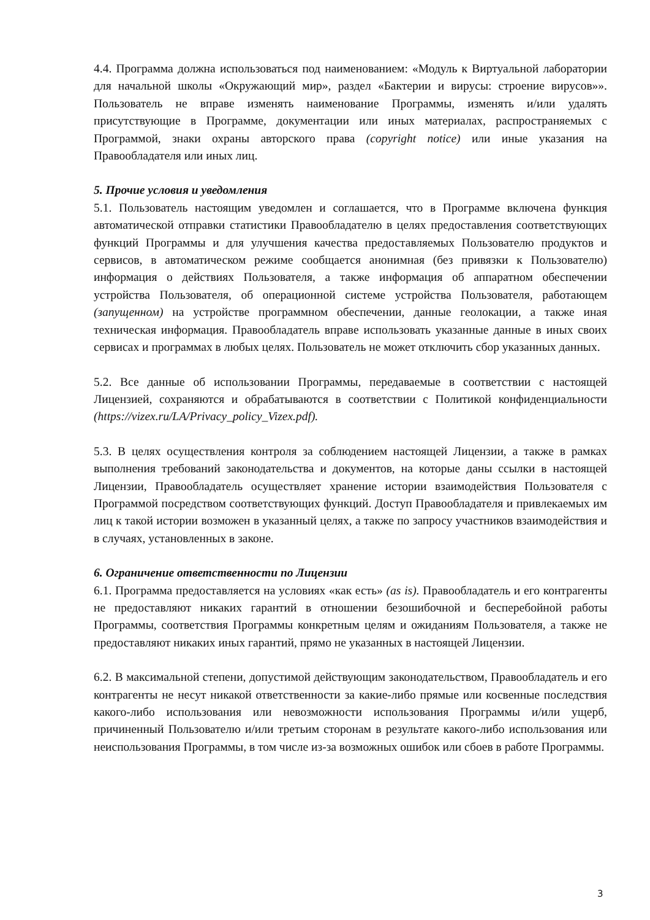4.4. Программа должна использоваться под наименованием: «Модуль к Виртуальной лаборатории для начальной школы «Окружающий мир», раздел «Бактерии и вирусы: строение вирусов»». Пользователь не вправе изменять наименование Программы, изменять и/или удалять присутствующие в Программе, документации или иных материалах, распространяемых с Программой, знаки охраны авторского права (copyright notice) или иные указания на Правообладателя или иных лиц.
5. Прочие условия и уведомления
5.1. Пользователь настоящим уведомлен и соглашается, что в Программе включена функция автоматической отправки статистики Правообладателю в целях предоставления соответствующих функций Программы и для улучшения качества предоставляемых Пользователю продуктов и сервисов, в автоматическом режиме сообщается анонимная (без привязки к Пользователю) информация о действиях Пользователя, а также информация об аппаратном обеспечении устройства Пользователя, об операционной системе устройства Пользователя, работающем (запущенном) на устройстве программном обеспечении, данные геолокации, а также иная техническая информация. Правообладатель вправе использовать указанные данные в иных своих сервисах и программах в любых целях. Пользователь не может отключить сбор указанных данных.
5.2. Все данные об использовании Программы, передаваемые в соответствии с настоящей Лицензией, сохраняются и обрабатываются в соответствии с Политикой конфиденциальности (https://vizex.ru/LA/Privacy_policy_Vizex.pdf).
5.3. В целях осуществления контроля за соблюдением настоящей Лицензии, а также в рамках выполнения требований законодательства и документов, на которые даны ссылки в настоящей Лицензии, Правообладатель осуществляет хранение истории взаимодействия Пользователя с Программой посредством соответствующих функций. Доступ Правообладателя и привлекаемых им лиц к такой истории возможен в указанный целях, а также по запросу участников взаимодействия и в случаях, установленных в законе.
6. Ограничение ответственности по Лицензии
6.1. Программа предоставляется на условиях «как есть» (as is). Правообладатель и его контрагенты не предоставляют никаких гарантий в отношении безошибочной и бесперебойной работы Программы, соответствия Программы конкретным целям и ожиданиям Пользователя, а также не предоставляют никаких иных гарантий, прямо не указанных в настоящей Лицензии.
6.2. В максимальной степени, допустимой действующим законодательством, Правообладатель и его контрагенты не несут никакой ответственности за какие-либо прямые или косвенные последствия какого-либо использования или невозможности использования Программы и/или ущерб, причиненный Пользователю и/или третьим сторонам в результате какого-либо использования или неиспользования Программы, в том числе из-за возможных ошибок или сбоев в работе Программы.
3